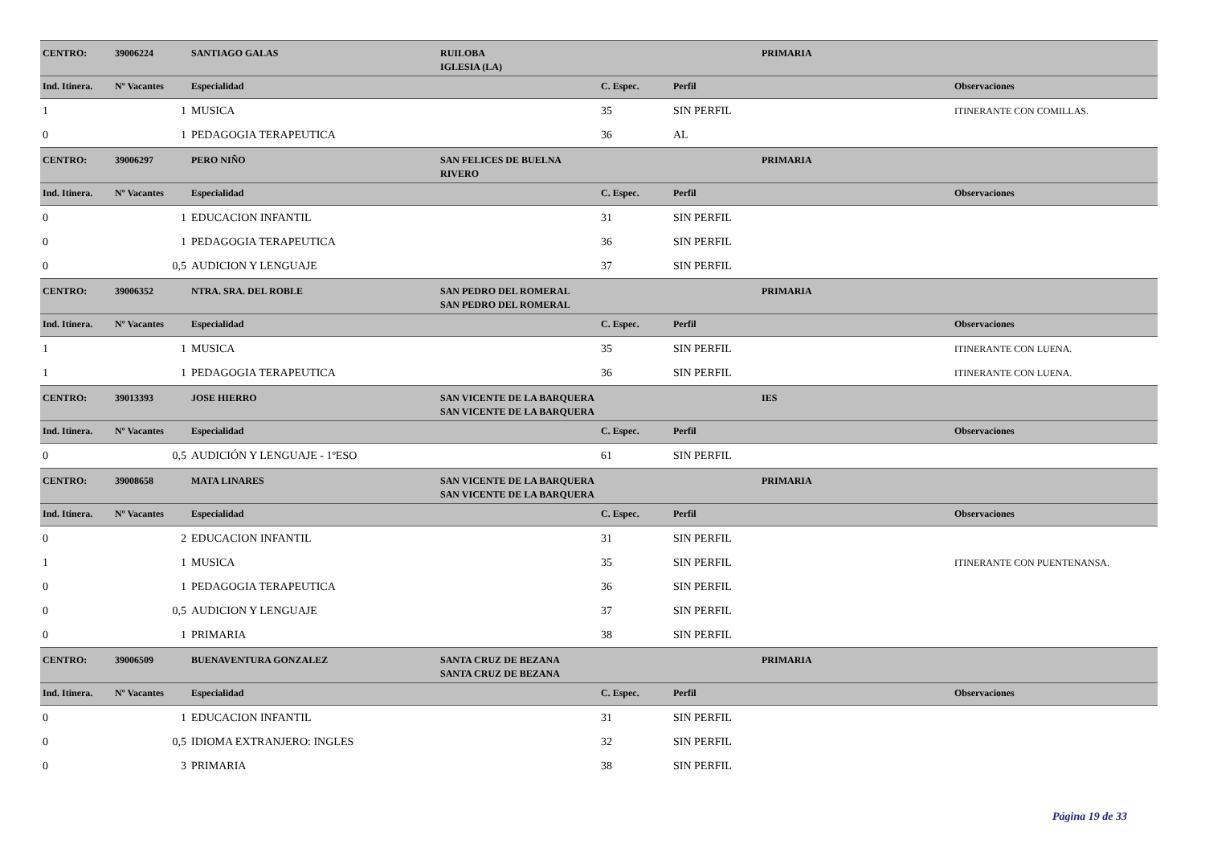| CENTRO: | 39006224 | SANTIAGO GALAS | RUILOBA | | | PRIMARIA | |
| | | | IGLESIA (LA) | | | | |
| Ind. Itinera. | Nº Vacantes | Especialidad | | C. Espec. | Perfil | | Observaciones |
| 1 | 1 | MUSICA | | 35 | SIN PERFIL | | ITINERANTE CON COMILLAS. |
| 0 | 1 | PEDAGOGIA TERAPEUTICA | | 36 | AL | | |
| CENTRO: | 39006297 | PERO NIÑO | SAN FELICES DE BUELNA | | | PRIMARIA | |
| | | | RIVERO | | | | |
| Ind. Itinera. | Nº Vacantes | Especialidad | | C. Espec. | Perfil | | Observaciones |
| 0 | 1 | EDUCACION INFANTIL | | 31 | SIN PERFIL | | |
| 0 | 1 | PEDAGOGIA TERAPEUTICA | | 36 | SIN PERFIL | | |
| 0 | 0,5 | AUDICION Y LENGUAJE | | 37 | SIN PERFIL | | |
| CENTRO: | 39006352 | NTRA. SRA. DEL ROBLE | SAN PEDRO DEL ROMERAL | | | PRIMARIA | |
| | | | SAN PEDRO DEL ROMERAL | | | | |
| Ind. Itinera. | Nº Vacantes | Especialidad | | C. Espec. | Perfil | | Observaciones |
| 1 | 1 | MUSICA | | 35 | SIN PERFIL | | ITINERANTE CON LUENA. |
| 1 | 1 | PEDAGOGIA TERAPEUTICA | | 36 | SIN PERFIL | | ITINERANTE CON LUENA. |
| CENTRO: | 39013393 | JOSE HIERRO | SAN VICENTE DE LA BARQUERA | | | IES | |
| | | | SAN VICENTE DE LA BARQUERA | | | | |
| Ind. Itinera. | Nº Vacantes | Especialidad | | C. Espec. | Perfil | | Observaciones |
| 0 | 0,5 | AUDICIÓN Y LENGUAJE - 1ºESO | | 61 | SIN PERFIL | | |
| CENTRO: | 39008658 | MATA LINARES | SAN VICENTE DE LA BARQUERA | | | PRIMARIA | |
| | | | SAN VICENTE DE LA BARQUERA | | | | |
| Ind. Itinera. | Nº Vacantes | Especialidad | | C. Espec. | Perfil | | Observaciones |
| 0 | 2 | EDUCACION INFANTIL | | 31 | SIN PERFIL | | |
| 1 | 1 | MUSICA | | 35 | SIN PERFIL | | ITINERANTE CON PUENTENANSA. |
| 0 | 1 | PEDAGOGIA TERAPEUTICA | | 36 | SIN PERFIL | | |
| 0 | 0,5 | AUDICION Y LENGUAJE | | 37 | SIN PERFIL | | |
| 0 | 1 | PRIMARIA | | 38 | SIN PERFIL | | |
| CENTRO: | 39006509 | BUENAVENTURA GONZALEZ | SANTA CRUZ DE BEZANA | | | PRIMARIA | |
| | | | SANTA CRUZ DE BEZANA | | | | |
| Ind. Itinera. | Nº Vacantes | Especialidad | | C. Espec. | Perfil | | Observaciones |
| 0 | 1 | EDUCACION INFANTIL | | 31 | SIN PERFIL | | |
| 0 | 0,5 | IDIOMA EXTRANJERO: INGLES | | 32 | SIN PERFIL | | |
| 0 | 3 | PRIMARIA | | 38 | SIN PERFIL | | |
Página 19 de 33